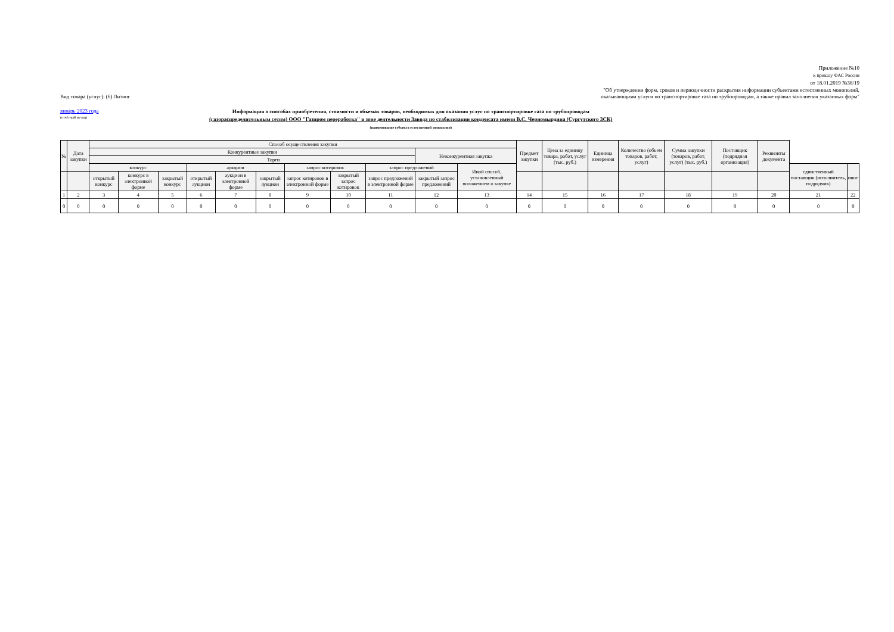Приложение №10
к приказу ФАС России
от 18.01.2019 №38/19
"Об утверждении форм, сроков и периодичности раскрытия информации субъектами естественных монополий,
Вид товара (услуг): (6) Лизинг оказывающими услуги по транспортировке газа по трубопроводам, а также правил заполнения указанных форм"
январь 2023 года
(отчётный месяц)
Информация о способах приобретения, стоимости и объемах товаров, необходимых для оказания услуг по транспортировке газа по трубопроводам
(газораспределительным сетям) ООО "Газпром переработка" в зоне деятельности Завода по стабилизации конденсата имени В.С. Черномырдина (Сургутского ЗСК)
(наименование субъекта естественной монополии)
| № | Дата закупки | Способ осуществления закупки | | | | | | | | | | | Предмет закупки | Цена за единицу товара, работ, услуг (тыс. руб.) | Единица измерения | Количество (объем товаров, работ, услуг) | Сумма закупки (товаров, работ, услуг) (тыс. руб.) | Поставщик (подрядная организация) | Реквизиты документа | | |
| --- | --- | --- | --- | --- | --- | --- | --- | --- | --- | --- | --- | --- | --- | --- | --- | --- | --- | --- | --- | --- | --- |
| | | Конкурентные закупки | | | | | | | | | Неконкурентная закупка | | | | | | | | | | |
| | | Торги | | | | | | | | | | | | | | | | | | | |
| | | конкурс | | | аукцион | | | запрос котировок | | запрос предложений | | Иной способ, установленный положением о закупке | | | | | | | | единственный поставщик (исполнитель, подрядчик) | иное |
| | | открытый конкурс | конкурс в электронной форме | закрытый конкурс | открытый аукцион | аукцион в электронной форме | закрытый аукцион | запрос котировок в электронной форме | закрытый запрос котировок | запрос предложений в электронной форме | закрытый запрос предложений | | | | | | | | | | |
| 1 | 2 | 3 | 4 | 5 | 6 | 7 | 8 | 9 | 10 | 11 | 12 | 13 | 14 | 15 | 16 | 17 | 18 | 19 | 20 | 21 | 22 |
| 0 | 0 | 0 | 0 | 0 | 0 | 0 | 0 | 0 | 0 | 0 | 0 | 0 | 0 | 0 | 0 | 0 | 0 | 0 | 0 | 0 | 0 |